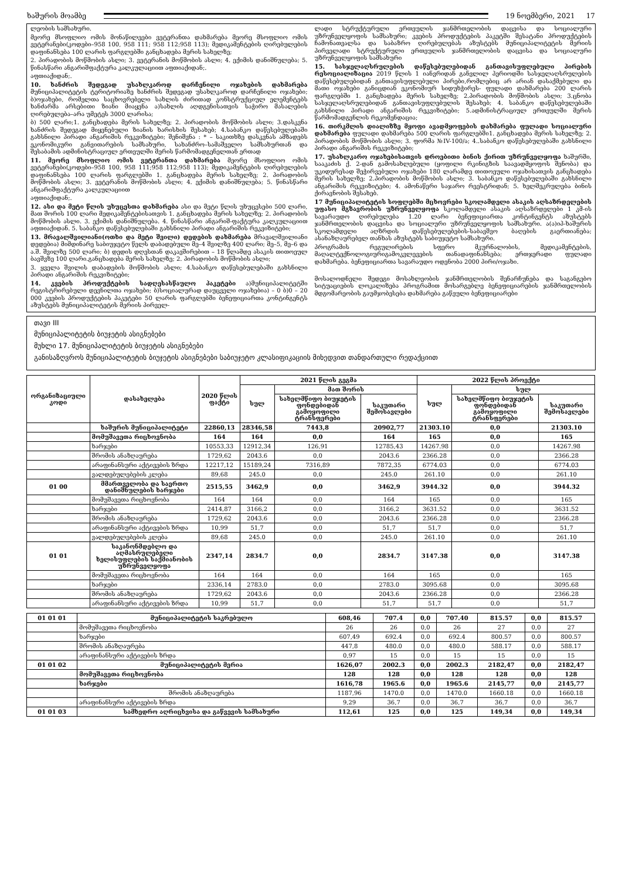ხაშურის მოამბე 19 ნოემბერი, 2021 17
ლეობის სამსახური.
მეორე მსოფლიო ომის მონაწილეები ვეტერანთა დახმარება მეორე მსოფლიო ომის ვეტერანები(კოდები–958 100, 958 111; 958 112;958 113); მედიკამენტების ღირებულების დაფინანსება 100 ლარის ფარგლებში განცხადება მერის სახელზე;
2. პირადობის მოწმობის ასლი; 3. ვეტერანის მოწმობის ასლი; 4. ექიმის დანიშნულება; 5. წინასწარი ანგარიშფაქტურა კალკულაციით აფთიაქიდან;.
აფთიაქიდან;.
10. ხანძრის შედეგად უსახლკაროდ დარჩენილი ოჯახების დახმარება მუნიციპალიტეტის ტერიტორიაზე ხანძრის შედეგად უსახლკაროდ დარჩენილი ოჯახები; ბ)ოჯახები, რომელთა საცხოვრებელი სახლის ძირითად კონსტრუქციულ ელემენტებს ხანძარმა არსებითი ზიანი მიაყენა ა)სახლის აღდგენისათვის საჭირო მასალების ღირებულება–არა უმეტეს 3000 ლარისა;
ბ) 500 ლარი;1. განცხადება მერის სახელზე; 2. პირადობის მოწმობის ასლი; 3.დასკვნა ხანძრის შედეგად მიყენებული ზიანის ხარისხის შესახებ; 4.საბანკო დაწესებულებაში გახსნილი პირადი ანგარიშის რეკვიზიტები; შენიშვნა : * – საკითხზე დასკვნას ამზადებს ეკონომიკური განვითარების სამსახური, სახანძრო–სამაშველო სამსახურთან და შესაბამის ადმინისტრაციულ ერთეულში მერის წარმომადგენელთან ერთად
11. მეორე მსოფლიო ომის ვეტერანთა დახმარება მეორე მსოფლიო ომის ვეტერანები(კოდები–958 100, 958 111;958 112;958 113); მედიკამენტების ღირებულების დაფინანსება 100 ლარის ფარგლებში 1. განცხადება მერის სახელზე; 2. პირადობის მოწმობის ასლი; 3. ვეტერანის მოწმობის ასლი; 4. ექიმის დანიშნულება; 5. წინასწარი ანგარიშფაქტურა კალკულაციით
აფთიაქიდან;.
12. ასი და მეტი წლის უხუცესთა დახმარება ასი და მეტი წლის უხუცესები 500 ლარი, მათ შორის 100 ლარი მედიკამენტებისათვის 1. განცხადება მერის სახელზე; 2. პირადობის მოწმობის ასლი. 3. ექიმის დანიშნულება. 4. წინასწარი ანგარიშ-ფაქტურა კალკულაციით აფთიაქიდან. 5. საბანკო დაწესებულებაში გახსნილი პირადი ანგარიშის რეკვიზიტები;
13. მრავალშვილიანი(ოთხი და მეტი შვილი) დედების დახმარება მრავალშვილიანი დედებია) მიმდინარე საბიუჯეტო წელს დაბადებული მე–4 შვილზე 400 ლარი; მე–5, მე–6 და ა.შ. შვილზე 500 ლარი; ბ) დედის დღესთან დაკავშირებით – 18 წლამდე ასაკის თითოეულ ბავშვზე 100 ლარი.განცხადება მერის სახელზე; 2. პირადობის მოწმობის ასლი;
3. ყველა შვილის დაბადების მოწმობის ასლი; 4.საბანკო დაწესებულებაში გახსნილი პირადი ანგარიშის რეკვიზიტები;
14. კვების პროდუქტების სადღესასწაულო პაკეტები ა)მუნიციპალიტეტში რეგისტრირებული დევნილთა ოჯახები; ბ)სოციალურად დაუცველი ოჯახებია) – 0 ბ)0 – 20 000 კვების პროდუქტების პაკეტები 50 ლარის ფარგლებში ბენეფიციართა კონტინგენტს აზუსტებს მუნიციპალიტეტის მერიის პირველ-
ლადი სტრუქტურული ერთეულის ჯანმრთელობის დაცვისა და სოციალური უზრუნველყოფის სამსახური; კვების პროდუქტების პაკეტში შესატანი პროდუქტების ჩამონათვალსა და საბაზრო ღირებულებას აზუსტებს მუნიციპალიტეტის მერიის პირველადი სტრუქტურული ერთეულის ჯანმრთელობის დაცვისა და სოციალური უზრუნველყოფის სამსახური
15. სასჯელაღსრულების დაწესებულებიდან განთავისუფლებული პირების რესოციალიზაცია 2019 წლის 1 იანვრიდან განვლილ პერიოდში სასჯელაღსრულების დაწესებულებიდან განთავისუფლებული პირები,რომლებიც არ არიან დასაქმებული და მათი ოჯახები განიცდიან ეკონომიურ სიდუხჭირეს- ფულადი დახმარება 200 ლარის ფარგლებში 1. განცხადება მერის სახელზე; 2.პირადობის მოწმობის ასლი; 3.ცნობა სასჯელაღსრულებიდან განთავისუფლებულის შესახებ; 4. საბანკო დაწესებულებაში გახსნილი პირადი ანგარიშის რეკვიზიტები; 5.ადმინისტრაციულ ერთეულში მერის წარმომადგენლის რეკომენდაცია;
16. თირკმლის დიალიზზე მყოფი ავადმყოფების დახმარება ფულადი სოციალური დახმარება ფულადი დახმარება 500 ლარის ფარგლებში1. განცხადება მერის სახელზე; 2. პირადობის მოწმობის ასლი; 3. ფორმა №IV-100/ა; 4..საბანკო დაწესებულებაში გახსნილი პირადი ანგარიშის რეკვიზიტები;
17. უსახლკარო ოჯახებისათვის დროებითი ბინის ქირით უზრუნველყოფა ხაშურში, სააკაძის ქ. 2-დან გამოსახლებული (ყოფილი რკინიგზის საავადმყოფოს შენობა) და უკიდურესად შეჭირვებული ოჯახები 180 ლარამდე თითოეული ოჯახისათვის განცხადება მერის სახელზე; 2.პირადობის მოწმობის ასლი; 3. საბანკო დაწესებულებაში გახსნილი ანგარიშის რეკვიზიტები; 4. ამონაწერი საჯარო რეესტრიდან; 5. ხელშეკრულება ბინის ქირავნობის შესახებ.
17 მუნიციპალიტეტის სოფლებში მცხოვრები სკოლამდელი ასაკის აღსაზრდელების უფასო მგზავრობის უზრუნველყოფა სკოლამდელი ასაკის აღსაზრდელები 1 კმ-ის სავარაუდო ღირებულება 1.20 ლარი ბენეფიციართა კონტინგენტს აზუსტებს ჯანმრთელობის დაცვისა და სოციალური უზრუნველყოფის სამსახური. ა(ა)იპ-ხაშურის სკოლამდელი აღზრდის დაწესებულებების-საბავშვო ბაღების გაერთიანება; ასანაზღაურებელ თანხას აზუსტებს საბიუჯეტო სამსახური.
პროგრამის რეგულირების სფერო მკურნალობის, მედიკამენტების, მაღალტექნოლოგიურიგამოკვლევების თანადაფინანსება; ერთჯერადი ფულადი დახმარება. ბენეფიციართა სავარაუდო ოდენობა 2000 პირი/ოჯახი.
მოსალოდნელი შედეგი მოსახლეობის ჯანმრთელობის შენარჩუნება და საგანგებო სიტუაციების ლოკალიზება პროგრამით მოსარგებლე ბენეფიციარების ჯანმრთელობის მდგომარეობის გაუმჯობესება დახმარება გაწეული ბენეფიციარები
თავი III
მუნიციპალიტეტის ბიუჯეტის ასიგნებები
მუხლი 17. მუნიციპალიტეტის ბიუჯეტის ასიგნებები
განისაზღვროს მუნიციპალიტეტის ბიუჯეტის ასიგნებები საბიუჯეტო კლასიფიკაციის მიხედვით თანდართული რედაქციით
| ორგანიზაციული კოდი | დასახელება | 2020 წლის ფაქტი | 2021 წლის გეგმა | | | 2022 წლის პროექტი | | |
| --- | --- | --- | --- | --- | --- | --- | --- | --- |
| | | | სულ | მათ შორის | | სულ | სულ | |
| | | | | სახელმწიფო ბიუჯეტის ფონდებიდან გამოყოფილი ტრანსფერები | საკუთარი შემოსავლები | | სახელმწიფო ბიუჯეტის ფონდებიდან გამოყოფილი ტრანსფერები | საკუთარი შემოსავლები |
| | ხაშურის მუნიციპალიტეტი | 22860,13 | 28346,58 | 7443,8 | 20902,77 | 21303.10 | 0,0 | 21303.10 |
| | მომუშავეთა რიცხოვნობა | 164 | 164 | 0,0 | 164 | 165 | 0,0 | 165 |
| | ხარჯები | 10553,33 | 12912,34 | 126,91 | 12785,43 | 14267.98 | 0,0 | 14267.98 |
| | შრომის ანაზღაურება | 1729,62 | 2043.6 | 0,0 | 2043.6 | 2366.28 | 0,0 | 2366.28 |
| | არაფინანსური აქტივების ზრდა | 12217,12 | 15189,24 | 7316,89 | 7872,35 | 6774.03 | 0,0 | 6774.03 |
| | ვალდებულებების კლება | 89,68 | 245.0 | 0,0 | 245.0 | 261.10 | 0,0 | 261.10 |
| 01 00 | მმართველობა და საერთო დანიშნულების ხარჯები | 2515,55 | 3462,9 | 0,0 | 3462,9 | 3944.32 | 0,0 | 3944.32 |
| | მომუშავეთა რიცხოვნობა | 164 | 164 | 0,0 | 164 | 165 | 0,0 | 165 |
| | ხარჯები | 2414,87 | 3166,2 | 0,0 | 3166,2 | 3631.52 | 0,0 | 3631.52 |
| | შრომის ანაზღაურება | 1729,62 | 2043.6 | 0,0 | 2043.6 | 2366.28 | 0,0 | 2366.28 |
| | არაფინანსური აქტივების ზრდა | 10,99 | 51,7 | 0,0 | 51,7 | 51,7 | 0,0 | 51,7 |
| | ვალდებულებების კლება | 89,68 | 245.0 | 0,0 | 245.0 | 261.10 | 0,0 | 261.10 |
| 01 01 | საკანონმდებლო და აღმასრულებელი ხელისუფლების საქმიანობის უზრუნველყოფა | 2347,14 | 2834.7 | 0,0 | 2834.7 | 3147.38 | 0,0 | 3147.38 |
| | მომუშავეთა რიცხოვნობა | 164 | 164 | 0,0 | 164 | 165 | 0,0 | 165 |
| | ხარჯები | 2336,14 | 2783.0 | 0,0 | 2783.0 | 3095.68 | 0,0 | 3095.68 |
| | შრომის ანაზღაურება | 1729,62 | 2043.6 | 0,0 | 2043.6 | 2366.28 | 0,0 | 2366.28 |
| | არაფინანსური აქტივების ზრდა | 10,99 | 51,7 | 0,0 | 51,7 | 51,7 | 0,0 | 51,7 |
| 01 01 01 | მუნიციპალიტეტის საკრებულო | 608,46 | 707.4 | 0,0 | 707.40 | 815.57 | 0,0 | 815.57 |
| | მომუშავეთა რიცხოვნობა | 26 | 26 | 0,0 | 26 | 27 | 0,0 | 27 |
| | ხარჯები | 607,49 | 692.4 | 0,0 | 692.4 | 800.57 | 0,0 | 800.57 |
| | შრომის ანაზღაურება | 447,8 | 480.0 | 0,0 | 480.0 | 588.17 | 0,0 | 588.17 |
| | არაფინანსური აქტივების ზრდა | 0,97 | 15 | 0,0 | 15 | 15 | 0,0 | 15 |
| 01 01 02 | მუნიციპალიტეტის მერია | 1626,07 | 2002.3 | 0,0 | 2002.3 | 2182,47 | 0,0 | 2182,47 |
| | მომუშავეთა რიცხოვნობა | 128 | 128 | 0,0 | 128 | 128 | 0,0 | 128 |
| | ხარჯები | 1616,78 | 1965.6 | 0,0 | 1965.6 | 2145,77 | 0,0 | 2145,77 |
| | შრომის ანაზღაურება | 1187,96 | 1470.0 | 0,0 | 1470.0 | 1660.18 | 0,0 | 1660.18 |
| | არაფინანსური აქტივების ზრდა | 9,29 | 36,7 | 0,0 | 36,7 | 36,7 | 0,0 | 36,7 |
| 01 01 03 | სამხედრო აღრიცხვისა და გაწვევის სამსახური | 112,61 | 125 | 0,0 | 125 | 149,34 | 0,0 | 149,34 |